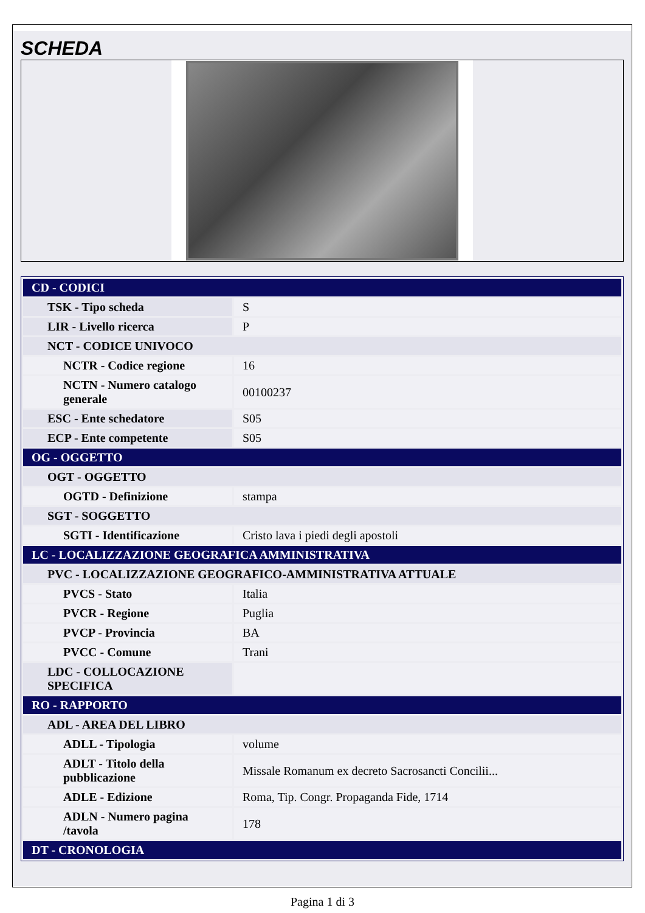SCHEDA
| CD - CODICI | |
| TSK - Tipo scheda | S |
| LIR - Livello ricerca | P |
| NCT - CODICE UNIVOCO | |
| NCTR - Codice regione | 16 |
| NCTN - Numero catalogo generale | 00100237 |
| ESC - Ente schedatore | S05 |
| ECP - Ente competente | S05 |
| OG - OGGETTO | |
| OGT - OGGETTO | |
| OGTD - Definizione | stampa |
| SGT - SOGGETTO | |
| SGTI - Identificazione | Cristo lava i piedi degli apostoli |
| LC - LOCALIZZAZIONE GEOGRAFICA AMMINISTRATIVA | |
| PVC - LOCALIZZAZIONE GEOGRAFICO-AMMINISTRATIVA ATTUALE | |
| PVCS - Stato | Italia |
| PVCR - Regione | Puglia |
| PVCP - Provincia | BA |
| PVCC - Comune | Trani |
| LDC - COLLOCAZIONE SPECIFICA | |
| RO - RAPPORTO | |
| ADL - AREA DEL LIBRO | |
| ADLL - Tipologia | volume |
| ADLT - Titolo della pubblicazione | Missale Romanum ex decreto Sacrosancti Concilii... |
| ADLE - Edizione | Roma, Tip. Congr. Propaganda Fide, 1714 |
| ADLN - Numero pagina /tavola | 178 |
| DT - CRONOLOGIA | |
Pagina 1 di 3